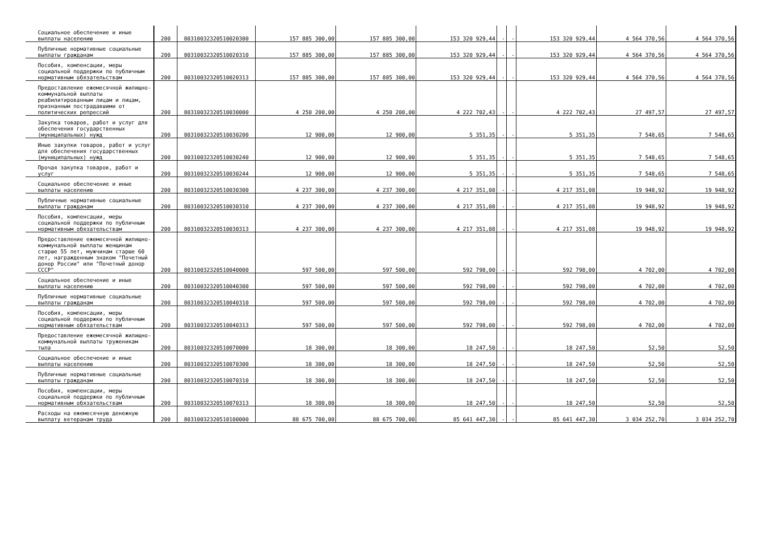| Социальное обеспечение и иные выплаты населению | 200 | 80310032320510020300 | 157 885 300,00 | 157 885 300,00 | 153 320 929,44 | - | - | 153 320 929,44 | 4 564 370,56 | 4 564 370,56 |
| Публичные нормативные социальные выплаты гражданам | 200 | 80310032320510020310 | 157 885 300,00 | 157 885 300,00 | 153 320 929,44 | - | - | 153 320 929,44 | 4 564 370,56 | 4 564 370,56 |
| Пособия, компенсации, меры социальной поддержки по публичным нормативным обязательствам | 200 | 80310032320510020313 | 157 885 300,00 | 157 885 300,00 | 153 320 929,44 | - | - | 153 320 929,44 | 4 564 370,56 | 4 564 370,56 |
| Предоставление ежемесячной жилищно-коммунальной выплаты реабилитированным лицам и лицам, признанным пострадавшими от политических репрессий | 200 | 80310032320510030000 | 4 250 200,00 | 4 250 200,00 | 4 222 702,43 | - | - | 4 222 702,43 | 27 497,57 | 27 497,57 |
| Закупка товаров, работ и услуг для обеспечения государственных (муниципальных) нужд | 200 | 80310032320510030200 | 12 900,00 | 12 900,00 | 5 351,35 | - | - | 5 351,35 | 7 548,65 | 7 548,65 |
| Иные закупки товаров, работ и услуг для обеспечения государственных (муниципальных) нужд | 200 | 80310032320510030240 | 12 900,00 | 12 900,00 | 5 351,35 | - | - | 5 351,35 | 7 548,65 | 7 548,65 |
| Прочая закупка товаров, работ и услуг | 200 | 80310032320510030244 | 12 900,00 | 12 900,00 | 5 351,35 | - | - | 5 351,35 | 7 548,65 | 7 548,65 |
| Социальное обеспечение и иные выплаты населению | 200 | 80310032320510030300 | 4 237 300,00 | 4 237 300,00 | 4 217 351,08 | - | - | 4 217 351,08 | 19 948,92 | 19 948,92 |
| Публичные нормативные социальные выплаты гражданам | 200 | 80310032320510030310 | 4 237 300,00 | 4 237 300,00 | 4 217 351,08 | - | - | 4 217 351,08 | 19 948,92 | 19 948,92 |
| Пособия, компенсации, меры социальной поддержки по публичным нормативным обязательствам | 200 | 80310032320510030313 | 4 237 300,00 | 4 237 300,00 | 4 217 351,08 | - | - | 4 217 351,08 | 19 948,92 | 19 948,92 |
| Предоставление ежемесячной жилищно-коммунальной выплаты женщинам старше 55 лет, мужчинам старше 60 лет, награжденным знаком "Почетный донор России" или "Почетный донор СССР" | 200 | 80310032320510040000 | 597 500,00 | 597 500,00 | 592 798,00 | - | - | 592 798,00 | 4 702,00 | 4 702,00 |
| Социальное обеспечение и иные выплаты населению | 200 | 80310032320510040300 | 597 500,00 | 597 500,00 | 592 798,00 | - | - | 592 798,00 | 4 702,00 | 4 702,00 |
| Публичные нормативные социальные выплаты гражданам | 200 | 80310032320510040310 | 597 500,00 | 597 500,00 | 592 798,00 | - | - | 592 798,00 | 4 702,00 | 4 702,00 |
| Пособия, компенсации, меры социальной поддержки по публичным нормативным обязательствам | 200 | 80310032320510040313 | 597 500,00 | 597 500,00 | 592 798,00 | - | - | 592 798,00 | 4 702,00 | 4 702,00 |
| Предоставление ежемесячной жилищно-коммунальной выплаты труженикам тыла | 200 | 80310032320510070000 | 18 300,00 | 18 300,00 | 18 247,50 | - | - | 18 247,50 | 52,50 | 52,50 |
| Социальное обеспечение и иные выплаты населению | 200 | 80310032320510070300 | 18 300,00 | 18 300,00 | 18 247,50 | - | - | 18 247,50 | 52,50 | 52,50 |
| Публичные нормативные социальные выплаты гражданам | 200 | 80310032320510070310 | 18 300,00 | 18 300,00 | 18 247,50 | - | - | 18 247,50 | 52,50 | 52,50 |
| Пособия, компенсации, меры социальной поддержки по публичным нормативным обязательствам | 200 | 80310032320510070313 | 18 300,00 | 18 300,00 | 18 247,50 | - | - | 18 247,50 | 52,50 | 52,50 |
| Расходы на ежемесячную денежную выплату ветеранам труда | 200 | 80310032320510100000 | 88 675 700,00 | 88 675 700,00 | 85 641 447,30 | - | - | 85 641 447,30 | 3 034 252,70 | 3 034 252,70 |